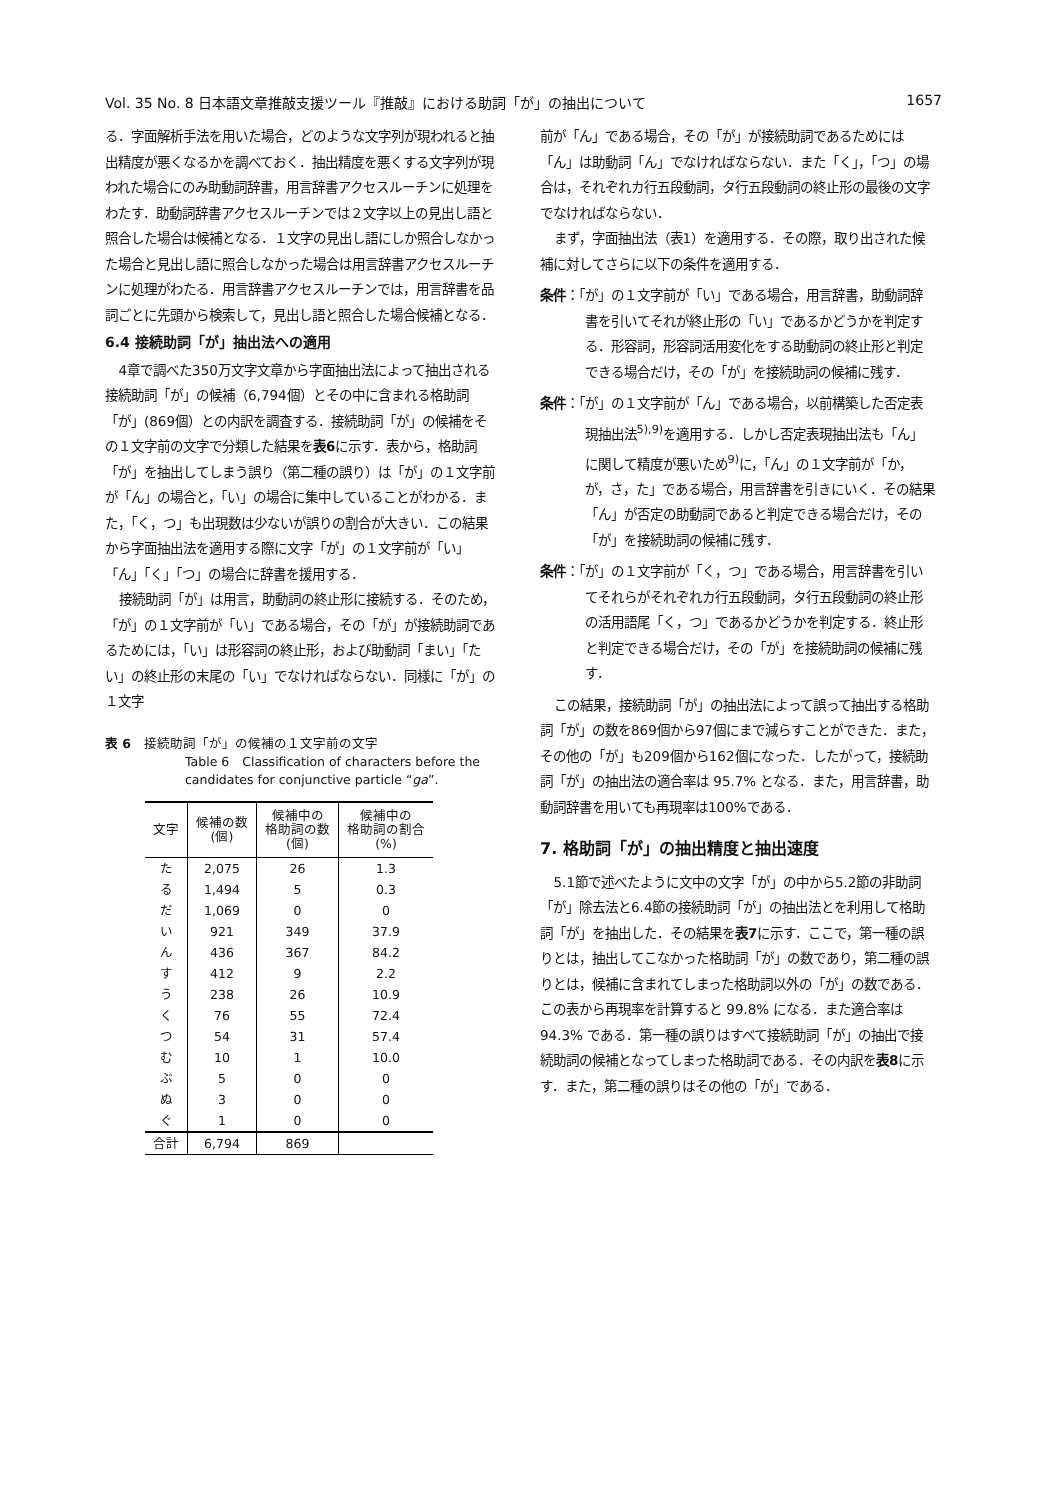Vol. 35 No. 8 日本語文章推敲支援ツール『推敲』における助詞「が」の抽出について 1657
る．字面解析手法を用いた場合，どのような文字列が現われると抽出精度が悪くなるかを調べておく．抽出精度を悪くする文字列が現われた場合にのみ助動詞辞書，用言辞書アクセスルーチンに処理をわたす．助動詞辞書アクセスルーチンでは２文字以上の見出し語と照合した場合は候補となる．１文字の見出し語にしか照合しなかった場合と見出し語に照合しなかった場合は用言辞書アクセスルーチンに処理がわたる．用言辞書アクセスルーチンでは，用言辞書を品詞ごとに先頭から検索して，見出し語と照合した場合候補となる．
6.4 接続助詞「が」抽出法への適用
4章で調べた350万文字文章から字面抽出法によって抽出される接続助詞「が」の候補（6,794個）とその中に含まれる格助詞「が」(869個）との内訳を調査する．接続助詞「が」の候補をその１文字前の文字で分類した結果を表6に示す．表から，格助詞「が」を抽出してしまう誤り（第二種の誤り）は「が」の１文字前が「ん」の場合と，「い」の場合に集中していることがわかる．また，「く，つ」も出現数は少ないが誤りの割合が大きい．この結果から字面抽出法を適用する際に文字「が」の１文字前が「い」「ん」「く」「つ」の場合に辞書を援用する．
接続助詞「が」は用言，助動詞の終止形に接続する．そのため，「が」の１文字前が「い」である場合，その「が」が接続助詞であるためには，「い」は形容詞の終止形，および助動詞「まい」「たい」の終止形の末尾の「い」でなければならない．同様に「が」の１文字
表 6　接続助詞「が」の候補の１文字前の文字
Table 6　Classification of characters before the candidates for conjunctive particle “ga”.
| 文字 | 候補の数 (個) | 候補中の 格助詞の数 (個) | 候補中の 格助詞の割合 (%) |
| --- | --- | --- | --- |
| た | 2,075 | 26 | 1.3 |
| る | 1,494 | 5 | 0.3 |
| だ | 1,069 | 0 | 0 |
| い | 921 | 349 | 37.9 |
| ん | 436 | 367 | 84.2 |
| す | 412 | 9 | 2.2 |
| う | 238 | 26 | 10.9 |
| く | 76 | 55 | 72.4 |
| つ | 54 | 31 | 57.4 |
| む | 10 | 1 | 10.0 |
| ぶ | 5 | 0 | 0 |
| ぬ | 3 | 0 | 0 |
| ぐ | 1 | 0 | 0 |
| 合計 | 6,794 | 869 | |
前が「ん」である場合，その「が」が接続助詞であるためには「ん」は助動詞「ん」でなければならない．また「く」，「つ」の場合は，それぞれカ行五段動詞，タ行五段動詞の終止形の最後の文字でなければならない．
まず，字面抽出法（表1）を適用する．その際，取り出された候補に対してさらに以下の条件を適用する．
条件：「が」の１文字前が「い」である場合，用言辞書，助動詞辞書を引いてそれが終止形の「い」であるかどうかを判定する．形容詞，形容詞活用変化をする助動詞の終止形と判定できる場合だけ，その「が」を接続助詞の候補に残す．
条件：「が」の１文字前が「ん」である場合，以前構築した否定表現抽出法<sup>5),9)</sup>を適用する．しかし否定表現抽出法も「ん」に関して精度が悪いため<sup>9)</sup>に，「ん」の１文字前が「か，が，さ，た」である場合，用言辞書を引きにいく．その結果「ん」が否定の助動詞であると判定できる場合だけ，その「が」を接続助詞の候補に残す．
条件：「が」の１文字前が「く，つ」である場合，用言辞書を引いてそれらがそれぞれカ行五段動詞，タ行五段動詞の終止形の活用語尾「く，つ」であるかどうかを判定する．終止形と判定できる場合だけ，その「が」を接続助詞の候補に残す．
この結果，接続助詞「が」の抽出法によって誤って抽出する格助詞「が」の数を869個から97個にまで減らすことができた．また，その他の「が」も209個から162個になった．したがって，接続助詞「が」の抽出法の適合率は 95.7% となる．また，用言辞書，助動詞辞書を用いても再現率は100%である．
7. 格助詞「が」の抽出精度と抽出速度
5.1節で述べたように文中の文字「が」の中から5.2節の非助詞「が」除去法と6.4節の接続助詞「が」の抽出法とを利用して格助詞「が」を抽出した．その結果を表7に示す．ここで，第一種の誤りとは，抽出してこなかった格助詞「が」の数であり，第二種の誤りとは，候補に含まれてしまった格助詞以外の「が」の数である．この表から再現率を計算すると 99.8% になる．また適合率は 94.3% である．第一種の誤りはすべて接続助詞「が」の抽出で接続助詞の候補となってしまった格助詞である．その内訳を表8に示す．また，第二種の誤りはその他の「が」である．